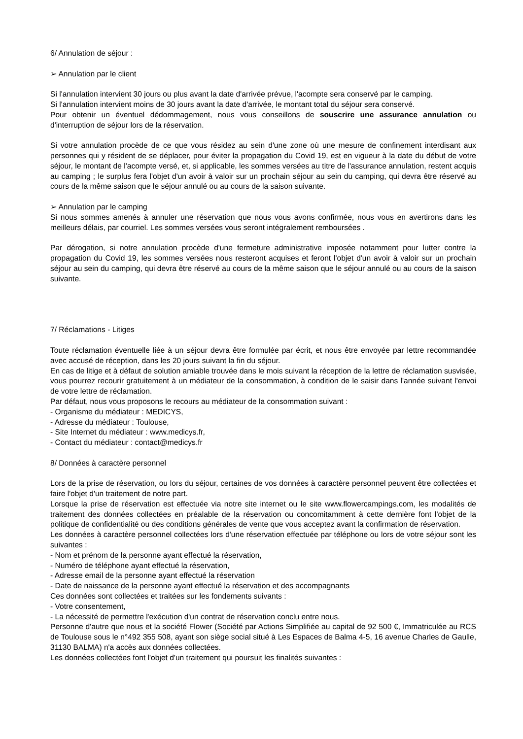6/ Annulation de séjour :
➢ Annulation par le client
Si l'annulation intervient 30 jours ou plus avant la date d'arrivée prévue, l'acompte sera conservé par le camping.
Si l'annulation intervient moins de 30 jours avant la date d'arrivée, le montant total du séjour sera conservé.
Pour obtenir un éventuel dédommagement, nous vous conseillons de souscrire une assurance annulation ou d'interruption de séjour lors de la réservation.
Si votre annulation procède de ce que vous résidez au sein d'une zone où une mesure de confinement interdisant aux personnes qui y résident de se déplacer, pour éviter la propagation du Covid 19, est en vigueur à la date du début de votre séjour, le montant de l'acompte versé, et, si applicable, les sommes versées au titre de l'assurance annulation, restent acquis au camping ; le surplus fera l'objet d'un avoir à valoir sur un prochain séjour au sein du camping, qui devra être réservé au cours de la même saison que le séjour annulé ou au cours de la saison suivante.
➢ Annulation par le camping
Si nous sommes amenés à annuler une réservation que nous vous avons confirmée, nous vous en avertirons dans les meilleurs délais, par courriel. Les sommes versées vous seront intégralement remboursées .
Par dérogation, si notre annulation procède d'une fermeture administrative imposée notamment pour lutter contre la propagation du Covid 19, les sommes versées nous resteront acquises et feront l'objet d'un avoir à valoir sur un prochain séjour au sein du camping, qui devra être réservé au cours de la même saison que le séjour annulé ou au cours de la saison suivante.
7/ Réclamations - Litiges
Toute réclamation éventuelle liée à un séjour devra être formulée par écrit, et nous être envoyée par lettre recommandée avec accusé de réception, dans les 20 jours suivant la fin du séjour.
En cas de litige et à défaut de solution amiable trouvée dans le mois suivant la réception de la lettre de réclamation susvisée, vous pourrez recourir gratuitement à un médiateur de la consommation, à condition de le saisir dans l'année suivant l'envoi de votre lettre de réclamation.
Par défaut, nous vous proposons le recours au médiateur de la consommation suivant :
- Organisme du médiateur : MEDICYS,
- Adresse du médiateur : Toulouse,
- Site Internet du médiateur : www.medicys.fr,
- Contact du médiateur : contact@medicys.fr
8/ Données à caractère personnel
Lors de la prise de réservation, ou lors du séjour, certaines de vos données à caractère personnel peuvent être collectées et faire l'objet d'un traitement de notre part.
Lorsque la prise de réservation est effectuée via notre site internet ou le site www.flowercampings.com, les modalités de traitement des données collectées en préalable de la réservation ou concomitamment à cette dernière font l'objet de la politique de confidentialité ou des conditions générales de vente que vous acceptez avant la confirmation de réservation.
Les données à caractère personnel collectées lors d'une réservation effectuée par téléphone ou lors de votre séjour sont les suivantes :
- Nom et prénom de la personne ayant effectué la réservation,
- Numéro de téléphone ayant effectué la réservation,
- Adresse email de la personne ayant effectué la réservation
- Date de naissance de la personne ayant effectué la réservation et des accompagnants
Ces données sont collectées et traitées sur les fondements suivants :
- Votre consentement,
- La nécessité de permettre l'exécution d'un contrat de réservation conclu entre nous.
Personne d'autre que nous et la société Flower (Société par Actions Simplifiée au capital de 92 500 €, Immatriculée au RCS de Toulouse sous le n°492 355 508, ayant son siège social situé à Les Espaces de Balma 4-5, 16 avenue Charles de Gaulle, 31130 BALMA) n'a accès aux données collectées.
Les données collectées font l'objet d'un traitement qui poursuit les finalités suivantes :